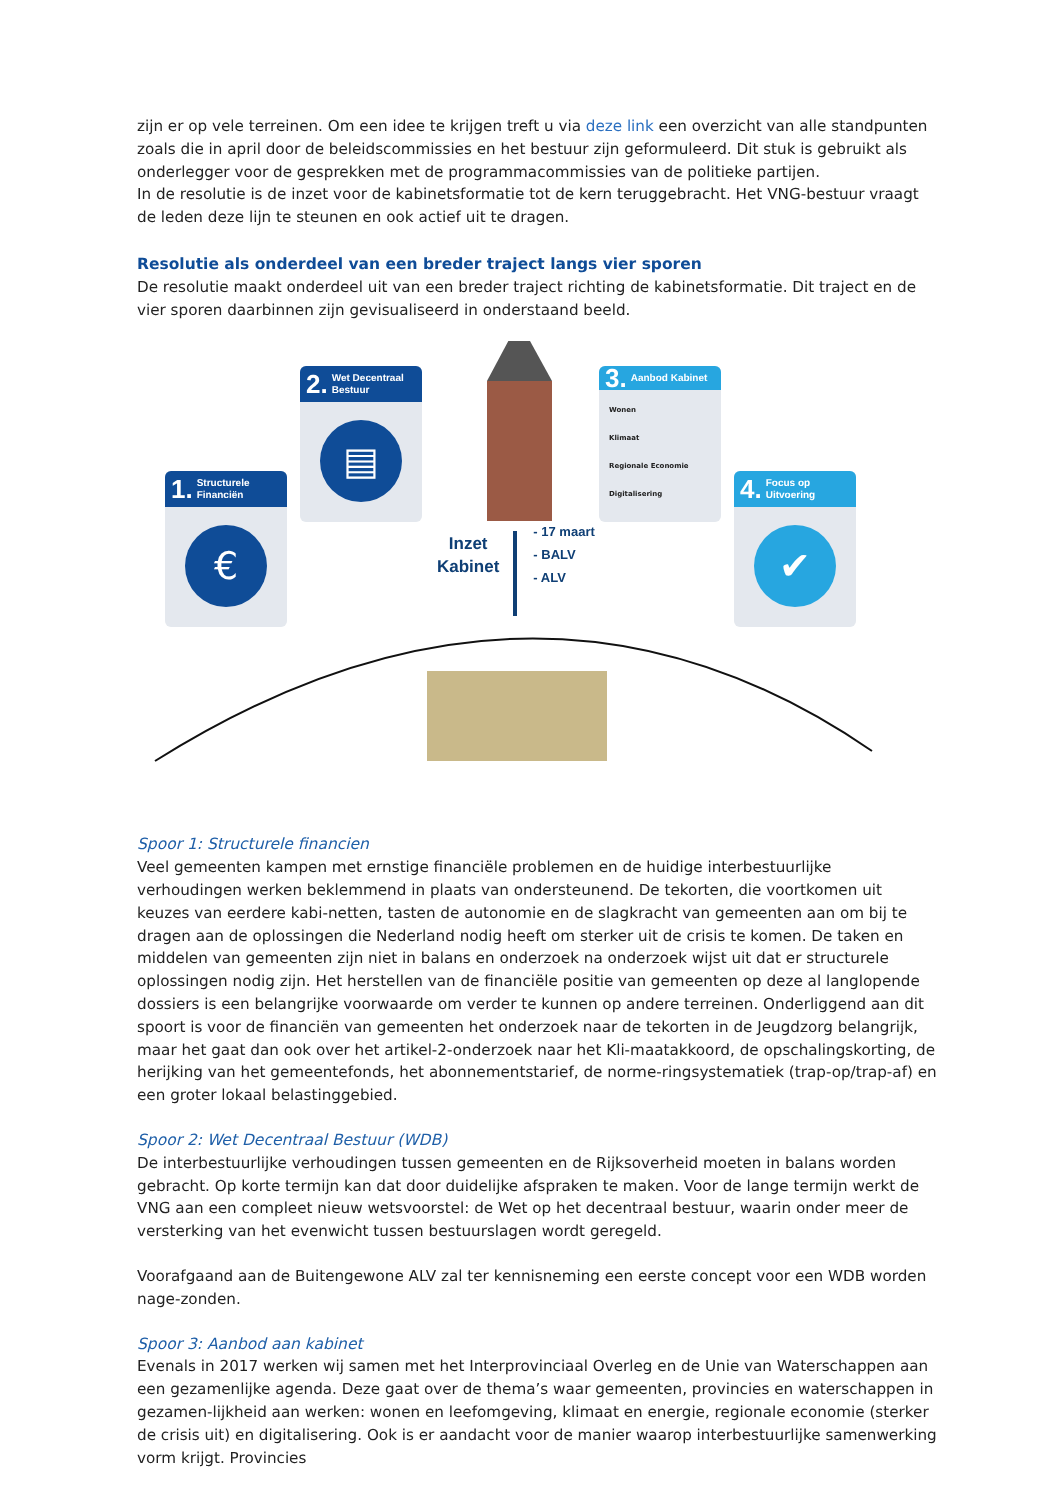zijn er op vele terreinen. Om een idee te krijgen treft u via deze link een overzicht van alle standpunten zoals die in april door de beleidscommissies en het bestuur zijn geformuleerd. Dit stuk is gebruikt als onderlegger voor de gesprekken met de programmacommissies van de politieke partijen.
In de resolutie is de inzet voor de kabinetsformatie tot de kern teruggebracht. Het VNG-bestuur vraagt de leden deze lijn te steunen en ook actief uit te dragen.
Resolutie als onderdeel van een breder traject langs vier sporen
De resolutie maakt onderdeel uit van een breder traject richting de kabinetsformatie. Dit traject en de vier sporen daarbinnen zijn gevisualiseerd in onderstaand beeld.
1. Structurele Financiën
€
2. Wet Decentraal Bestuur
▤
3. Aanbod Kabinet
Wonen
Klimaat
Regionale Economie
Digitalisering
4. Focus op Uitvoering
✔
Inzet
Kabinet
- 17 maart
- BALV
- ALV
Spoor 1: Structurele financien
Veel gemeenten kampen met ernstige financiële problemen en de huidige interbestuurlijke verhoudingen werken beklemmend in plaats van ondersteunend. De tekorten, die voortkomen uit keuzes van eerdere kabi-netten, tasten de autonomie en de slagkracht van gemeenten aan om bij te dragen aan de oplossingen die Nederland nodig heeft om sterker uit de crisis te komen. De taken en middelen van gemeenten zijn niet in balans en onderzoek na onderzoek wijst uit dat er structurele oplossingen nodig zijn. Het herstellen van de financiële positie van gemeenten op deze al langlopende dossiers is een belangrijke voorwaarde om verder te kunnen op andere terreinen. Onderliggend aan dit spoort is voor de financiën van gemeenten het onderzoek naar de tekorten in de Jeugdzorg belangrijk, maar het gaat dan ook over het artikel-2-onderzoek naar het Kli-maatakkoord, de opschalingskorting, de herijking van het gemeentefonds, het abonnementstarief, de norme-ringsystematiek (trap-op/trap-af) en een groter lokaal belastinggebied.
Spoor 2: Wet Decentraal Bestuur (WDB)
De interbestuurlijke verhoudingen tussen gemeenten en de Rijksoverheid moeten in balans worden gebracht. Op korte termijn kan dat door duidelijke afspraken te maken. Voor de lange termijn werkt de VNG aan een compleet nieuw wetsvoorstel: de Wet op het decentraal bestuur, waarin onder meer de versterking van het evenwicht tussen bestuurslagen wordt geregeld.
Voorafgaand aan de Buitengewone ALV zal ter kennisneming een eerste concept voor een WDB worden nage-zonden.
Spoor 3: Aanbod aan kabinet
Evenals in 2017 werken wij samen met het Interprovinciaal Overleg en de Unie van Waterschappen aan een gezamenlijke agenda. Deze gaat over de thema’s waar gemeenten, provincies en waterschappen in gezamen-lijkheid aan werken: wonen en leefomgeving, klimaat en energie, regionale economie (sterker de crisis uit) en digitalisering. Ook is er aandacht voor de manier waarop interbestuurlijke samenwerking vorm krijgt. Provincies